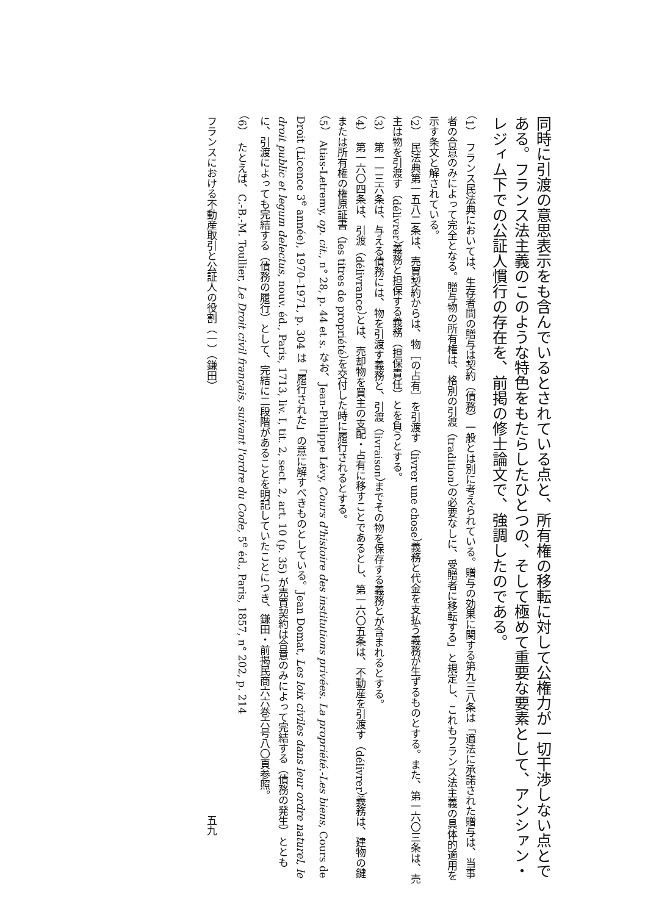同時に引渡の意思表示をも含んでいるとされている点と、所有権の移転に対して公権力が一切干渉しない点とである。フランス法主義のこのような特色をもたらしたひとつの、そして極めて重要な要素として、アンシァン・レジィム下での公証人慣行の存在を、前掲の修士論文で、強調したのである。
（1）　フランス民法典においては、生存者間の贈与は契約（債務）一般とは別に考えられている。贈与の効果に関する第九三八条は「適法に承諾された贈与は、当事者の合意のみによって完全となる。贈与物の所有権は、格別の引渡（tradition）の必要なしに、受贈者に移転する」と規定し、これもフランス法主義の具体的適用を示す条文と解されている。
（2）　民法典第一五八二条は、売買契約からは、物［の占有］を引渡す（livrer une chose）義務と代金を支払う義務が生ずるものとする。また、第一六〇三条は、売主は物を引渡す（délivrer）義務と担保する義務（担保責任）とを負うとする。
（3）　第一一三六条は、与える債務には、物を引渡す義務と、引渡（livraison）までその物を保存する義務とが含まれるとする。
（4）　第一六〇四条は、引渡（délivrance）とは、売却物を買主の支配・占有に移すことであるとし、第一六〇五条は、不動産を引渡す（délivrer）義務は、建物の鍵または所有権の権原証書（les titres de propriété）を交付した時に履行されるとする。
（5）　Atias-Letremy, op. cit., n° 28, p. 44 et s. なお、Jean-Philippe Lévy, Cours d'histoire des institutions privées. La propriété.-Les biens, Cours de Droit (Licence 3<sup>e</sup> année), 1970–1971, p. 304 は「履行された」の意に解すべきものとしている。Jean Domat, Les loix civiles dans leur ordre naturel, le droit public et legum delectus, nouv. éd., Paris, 1713, liv. I, tit. 2, sect. 2, art. 10 (p. 35) が売買契約は合意のみによって完結する（債務の発生）とともに、引渡によっても完結する（債務の履行）として、完結に二段階があることを明記していたことにつき、鎌田・前掲民商六六巻六号八〇頁参照。
（6）　たとえば、C.-B.-M. Toullier, Le Droit civil français, suivant l'ordre du Code, 5<sup>e</sup> éd., Paris, 1857, n° 202, p. 214
フランスにおける不動産取引と公証人の役割（一）（鎌田） 五九